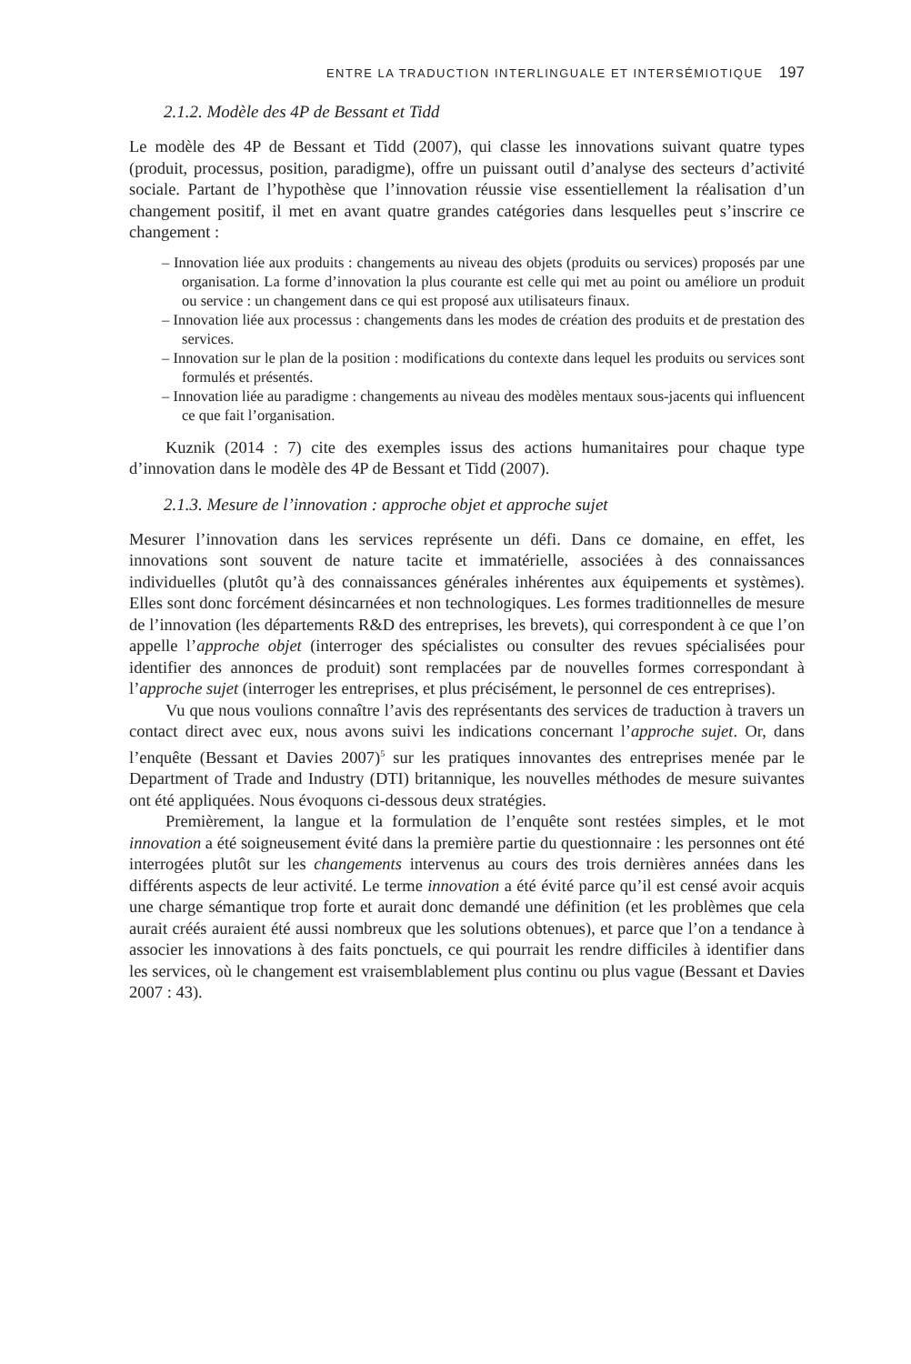ENTRE LA TRADUCTION INTERLINGUALE ET INTERSÉMIOTIQUE 197
2.1.2. Modèle des 4P de Bessant et Tidd
Le modèle des 4P de Bessant et Tidd (2007), qui classe les innovations suivant quatre types (produit, processus, position, paradigme), offre un puissant outil d’analyse des secteurs d’activité sociale. Partant de l’hypothèse que l’innovation réussie vise essentiellement la réalisation d’un changement positif, il met en avant quatre grandes catégories dans lesquelles peut s’inscrire ce changement :
– Innovation liée aux produits : changements au niveau des objets (produits ou services) proposés par une organisation. La forme d’innovation la plus courante est celle qui met au point ou améliore un produit ou service : un changement dans ce qui est proposé aux utilisateurs finaux.
– Innovation liée aux processus : changements dans les modes de création des produits et de prestation des services.
– Innovation sur le plan de la position : modifications du contexte dans lequel les produits ou services sont formulés et présentés.
– Innovation liée au paradigme : changements au niveau des modèles mentaux sous-jacents qui influencent ce que fait l’organisation.
Kuznik (2014 : 7) cite des exemples issus des actions humanitaires pour chaque type d’innovation dans le modèle des 4P de Bessant et Tidd (2007).
2.1.3. Mesure de l’innovation : approche objet et approche sujet
Mesurer l’innovation dans les services représente un défi. Dans ce domaine, en effet, les innovations sont souvent de nature tacite et immatérielle, associées à des connaissances individuelles (plutôt qu’à des connaissances générales inhérentes aux équipements et systèmes). Elles sont donc forcément désincarnées et non technologiques. Les formes traditionnelles de mesure de l’innovation (les départements R&D des entreprises, les brevets), qui correspondent à ce que l’on appelle l’approche objet (interroger des spécialistes ou consulter des revues spécialisées pour identifier des annonces de produit) sont remplacées par de nouvelles formes correspondant à l’approche sujet (interroger les entreprises, et plus précisément, le personnel de ces entreprises).
Vu que nous voulions connaître l’avis des représentants des services de traduction à travers un contact direct avec eux, nous avons suivi les indications concernant l’approche sujet. Or, dans l’enquête (Bessant et Davies 2007)<sup>5</sup> sur les pratiques innovantes des entreprises menée par le Department of Trade and Industry (DTI) britannique, les nouvelles méthodes de mesure suivantes ont été appliquées. Nous évoquons ci-dessous deux stratégies.
Premièrement, la langue et la formulation de l’enquête sont restées simples, et le mot innovation a été soigneusement évité dans la première partie du questionnaire : les personnes ont été interrogées plutôt sur les changements intervenus au cours des trois dernières années dans les différents aspects de leur activité. Le terme innovation a été évité parce qu’il est censé avoir acquis une charge sémantique trop forte et aurait donc demandé une définition (et les problèmes que cela aurait créés auraient été aussi nombreux que les solutions obtenues), et parce que l’on a tendance à associer les innovations à des faits ponctuels, ce qui pourrait les rendre difficiles à identifier dans les services, où le changement est vraisemblablement plus continu ou plus vague (Bessant et Davies 2007 : 43).